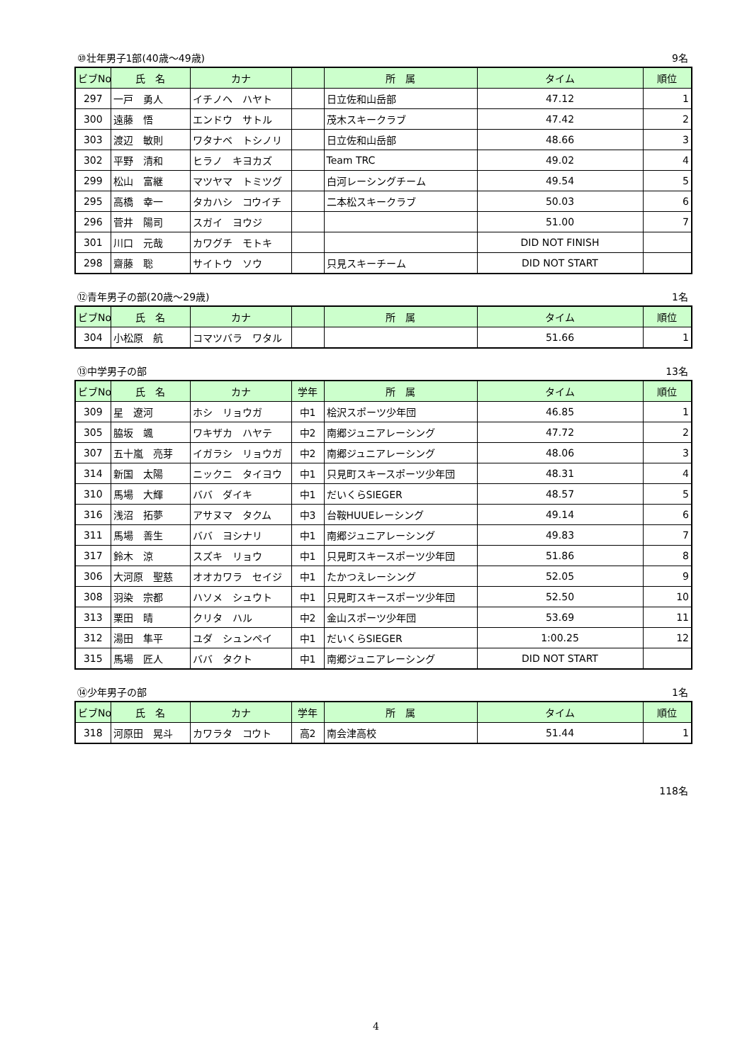⑩壮年男子1部(40歳～49歳) 9名
| ビブNo. | 氏 名 | カナ | | 所 属 | タイム | 順位 |
| --- | --- | --- | --- | --- | --- | --- |
| 297 | 一戸 勇人 | イチノヘ ハヤト | | 日立佐和山岳部 | 47.12 | 1 |
| 300 | 遠藤 悟 | エンドウ サトル | | 茂木スキークラブ | 47.42 | 2 |
| 303 | 渡辺 敏則 | ワタナベ トシノリ | | 日立佐和山岳部 | 48.66 | 3 |
| 302 | 平野 清和 | ヒラノ キヨカズ | | Team TRC | 49.02 | 4 |
| 299 | 松山 富継 | マツヤマ トミツグ | | 白河レーシングチーム | 49.54 | 5 |
| 295 | 高橋 幸一 | タカハシ コウイチ | | 二本松スキークラブ | 50.03 | 6 |
| 296 | 菅井 陽司 | スガイ ヨウジ | | | 51.00 | 7 |
| 301 | 川口 元哉 | カワグチ モトキ | | | DID NOT FINISH | |
| 298 | 齋藤 聡 | サイトウ ソウ | | 只見スキーチーム | DID NOT START | |
⑫青年男子の部(20歳～29歳) 1名
| ビブNo. | 氏 名 | カナ | | 所 属 | タイム | 順位 |
| --- | --- | --- | --- | --- | --- | --- |
| 304 | 小松原 航 | コマツバラ ワタル | | | 51.66 | 1 |
⑬中学男子の部 13名
| ビブNo. | 氏 名 | カナ | 学年 | 所 属 | タイム | 順位 |
| --- | --- | --- | --- | --- | --- | --- |
| 309 | 星 遼河 | ホシ リョウガ | 中1 | 桧沢スポーツ少年団 | 46.85 | 1 |
| 305 | 脇坂 颯 | ワキザカ ハヤテ | 中2 | 南郷ジュニアレーシング | 47.72 | 2 |
| 307 | 五十嵐 亮芽 | イガラシ リョウガ | 中2 | 南郷ジュニアレーシング | 48.06 | 3 |
| 314 | 新国 太陽 | ニックニ タイヨウ | 中1 | 只見町スキースポーツ少年団 | 48.31 | 4 |
| 310 | 馬場 大輝 | ババ ダイキ | 中1 | だいくらSIEGER | 48.57 | 5 |
| 316 | 浅沼 拓夢 | アサヌマ タクム | 中3 | 台鞍HUUEレーシング | 49.14 | 6 |
| 311 | 馬場 善生 | ババ ヨシナリ | 中1 | 南郷ジュニアレーシング | 49.83 | 7 |
| 317 | 鈴木 涼 | スズキ リョウ | 中1 | 只見町スキースポーツ少年団 | 51.86 | 8 |
| 306 | 大河原 聖慈 | オオカワラ セイジ | 中1 | たかつえレーシング | 52.05 | 9 |
| 308 | 羽染 宗都 | ハソメ シュウト | 中1 | 只見町スキースポーツ少年団 | 52.50 | 10 |
| 313 | 栗田 晴 | クリタ ハル | 中2 | 金山スポーツ少年団 | 53.69 | 11 |
| 312 | 湯田 隼平 | ユダ シュンペイ | 中1 | だいくらSIEGER | 1:00.25 | 12 |
| 315 | 馬場 匠人 | ババ タクト | 中1 | 南郷ジュニアレーシング | DID NOT START | |
⑭少年男子の部 1名
| ビブNo. | 氏 名 | カナ | 学年 | 所 属 | タイム | 順位 |
| --- | --- | --- | --- | --- | --- | --- |
| 318 | 河原田 晃斗 | カワラタ コウト | 高2 | 南会津高校 | 51.44 | 1 |
118名
4